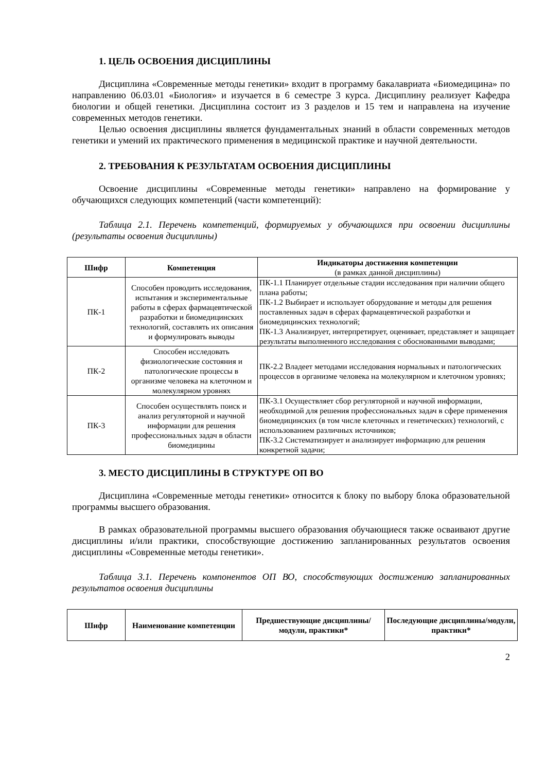1. ЦЕЛЬ ОСВОЕНИЯ ДИСЦИПЛИНЫ
Дисциплина «Современные методы генетики» входит в программу бакалавриата «Биомедицина» по направлению 06.03.01 «Биология» и изучается в 6 семестре 3 курса. Дисциплину реализует Кафедра биологии и общей генетики. Дисциплина состоит из 3 разделов и 15 тем и направлена на изучение современных методов генетики.
Целью освоения дисциплины является фундаментальных знаний в области современных методов генетики и умений их практического применения в медицинской практике и научной деятельности.
2. ТРЕБОВАНИЯ К РЕЗУЛЬТАТАМ ОСВОЕНИЯ ДИСЦИПЛИНЫ
Освоение дисциплины «Современные методы генетики» направлено на формирование у обучающихся следующих компетенций (части компетенций):
Таблица 2.1. Перечень компетенций, формируемых у обучающихся при освоении дисциплины (результаты освоения дисциплины)
| Шифр | Компетенция | Индикаторы достижения компетенции (в рамках данной дисциплины) |
| --- | --- | --- |
| ПК-1 | Способен проводить исследования, испытания и экспериментальные работы в сферах фармацевтической разработки и биомедицинских технологий, составлять их описания и формулировать выводы | ПК-1.1 Планирует отдельные стадии исследования при наличии общего плана работы; ПК-1.2 Выбирает и использует оборудование и методы для решения поставленных задач в сферах фармацевтической разработки и биомедицинских технологий; ПК-1.3 Анализирует, интерпретирует, оценивает, представляет и защищает результаты выполненного исследования с обоснованными выводами; |
| ПК-2 | Способен исследовать физиологические состояния и патологические процессы в организме человека на клеточном и молекулярном уровнях | ПК-2.2 Владеет методами исследования нормальных и патологических процессов в организме человека на молекулярном и клеточном уровнях; |
| ПК-3 | Способен осуществлять поиск и анализ регуляторной и научной информации для решения профессиональных задач в области биомедицины | ПК-3.1 Осуществляет сбор регуляторной и научной информации, необходимой для решения профессиональных задач в сфере применения биомедицинских (в том числе клеточных и генетических) технологий, с использованием различных источников; ПК-3.2 Систематизирует и анализирует информацию для решения конкретной задачи; |
3. МЕСТО ДИСЦИПЛИНЫ В СТРУКТУРЕ ОП ВО
Дисциплина «Современные методы генетики» относится к блоку по выбору блока образовательной программы высшего образования.
В рамках образовательной программы высшего образования обучающиеся также осваивают другие дисциплины и/или практики, способствующие достижению запланированных результатов освоения дисциплины «Современные методы генетики».
Таблица 3.1. Перечень компонентов ОП ВО, способствующих достижению запланированных результатов освоения дисциплины
| Шифр | Наименование компетенции | Предшествующие дисциплины/модули, практики* | Последующие дисциплины/модули, практики* |
| --- | --- | --- | --- |
2